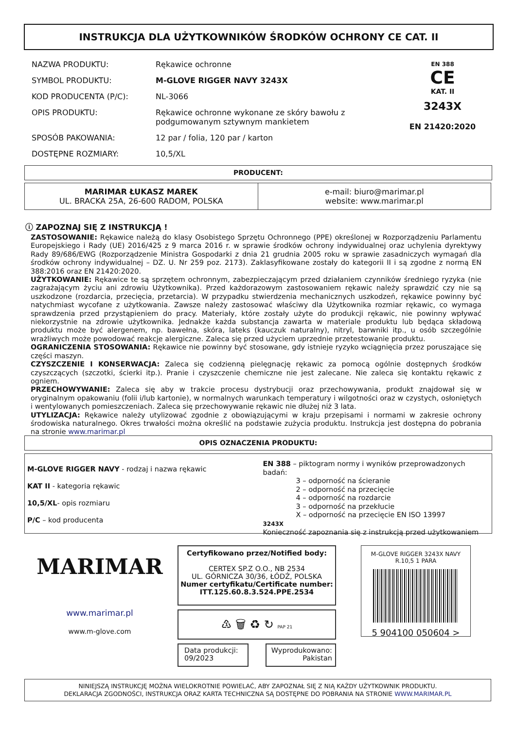INSTRUKCJA DLA UŻYTKOWNIKÓW ŚRODKÓW OCHRONY CE CAT. II
| NAZWA PRODUKTU: | Rękawice ochronne |
| SYMBOL PRODUKTU: | M-GLOVE RIGGER NAVY 3243X |
| KOD PRODUCENTA (P/C): | NL-3066 |
| OPIS PRODUKTU: | Rękawice ochronne wykonane ze skóry bawołu z podgumowanym sztywnym mankietem |
| SPOSÓB PAKOWANIA: | 12 par / folia, 120 par / karton |
| DOSTĘPNE ROZMIARY: | 10,5/XL |
EN 388
CE
KAT. II
3243X
EN 21420:2020
PRODUCENT:
| MARIMAR ŁUKASZ MAREK UL. BRACKA 25A, 26-600 RADOM, POLSKA | e-mail: biuro@marimar.pl website: www.marimar.pl |
ⓘ ZAPOZNAJ SIĘ Z INSTRUKCJĄ !
ZASTOSOWANIE: Rękawice należą do klasy Osobistego Sprzętu Ochronnego (PPE) określonej w Rozporządzeniu Parlamentu Europejskiego i Rady (UE) 2016/425 z 9 marca 2016 r. w sprawie środków ochrony indywidualnej oraz uchylenia dyrektywy Rady 89/686/EWG (Rozporządzenie Ministra Gospodarki z dnia 21 grudnia 2005 roku w sprawie zasadniczych wymagań dla środków ochrony indywidualnej – DZ. U. Nr 259 poz. 2173). Zaklasyfikowane zostały do kategorii II i są zgodne z normą EN 388:2016 oraz EN 21420:2020.
UŻYTKOWANIE: Rękawice te są sprzętem ochronnym, zabezpieczającym przed działaniem czynników średniego ryzyka (nie zagrażającym życiu ani zdrowiu Użytkownika). Przed każdorazowym zastosowaniem rękawic należy sprawdzić czy nie są uszkodzone (rozdarcia, przecięcia, przetarcia). W przypadku stwierdzenia mechanicznych uszkodzeń, rękawice powinny być natychmiast wycofane z użytkowania. Zawsze należy zastosować właściwy dla Użytkownika rozmiar rękawic, co wymaga sprawdzenia przed przystąpieniem do pracy. Materiały, które zostały użyte do produkcji rękawic, nie powinny wpływać niekorzystnie na zdrowie użytkownika. Jednakże każda substancja zawarta w materiale produktu lub będąca składową produktu może być alergenem, np. bawełna, skóra, lateks (kauczuk naturalny), nitryl, barwniki itp., u osób szczególnie wrażliwych może powodować reakcje alergiczne. Zaleca się przed użyciem uprzednie przetestowanie produktu.
OGRANICZENIA STOSOWANIA: Rękawice nie powinny być stosowane, gdy istnieje ryzyko wciągnięcia przez poruszające się części maszyn.
CZYSZCZENIE I KONSERWACJA: Zaleca się codzienną pielęgnację rękawic za pomocą ogólnie dostępnych środków czyszczących (szczotki, ścierki itp.). Pranie i czyszczenie chemiczne nie jest zalecane. Nie zaleca się kontaktu rękawic z ogniem.
PRZECHOWYWANIE: Zaleca się aby w trakcie procesu dystrybucji oraz przechowywania, produkt znajdował się w oryginalnym opakowaniu (folii i/lub kartonie), w normalnych warunkach temperatury i wilgotności oraz w czystych, osłoniętych i wentylowanych pomieszczeniach. Zaleca się przechowywanie rękawic nie dłużej niż 3 lata.
UTYLIZACJA: Rękawice należy utylizować zgodnie z obowiązującymi w kraju przepisami i normami w zakresie ochrony środowiska naturalnego. Okres trwałości można określić na podstawie zużycia produktu. Instrukcja jest dostępna do pobrania na stronie www.marimar.pl
OPIS OZNACZENIA PRODUKTU:
M-GLOVE RIGGER NAVY - rodzaj i nazwa rękawic
KAT II - kategoria rękawic
10,5/XL- opis rozmiaru
P/C – kod producenta
EN 388 – piktogram normy i wyników przeprowadzonych badań:
3 – odporność na ścieranie
2 – odporność na przecięcie
4 – odporność na rozdarcie
3 – odporność na przekłucie
X – odporność na przecięcie EN ISO 13997
3243X
Konieczność zapoznania się z instrukcją przed użytkowaniem
MARIMAR
www.marimar.pl
www.m-glove.com
Certyfikowano przez/Notified body:
CERTEX SP.Z O.O., NB 2534
UL. GÓRNICZA 30/36, ŁÓDŹ, POLSKA
Numer certyfikatu/Certificate number:
ITT.125.60.8.3.524.PPE.2534
♳ 🗑 ♻ ↻ PAP 21
Data produkcji:
09/2023
Wyprodukowano:
Pakistan
M-GLOVE RIGGER 3243X NAVY R.10,5 1 PARA
5 904100 050604 >
NINIEJSZĄ INSTRUKCJĘ MOŻNA WIELOKROTNIE POWIELAĆ, ABY ZAPOZNAŁ SIĘ Z NIĄ KAŻDY UŻYTKOWNIK PRODUKTU.
DEKLARACJA ZGODNOŚCI, INSTRUKCJA ORAZ KARTA TECHNICZNA SĄ DOSTĘPNE DO POBRANIA NA STRONIE WWW.MARIMAR.PL